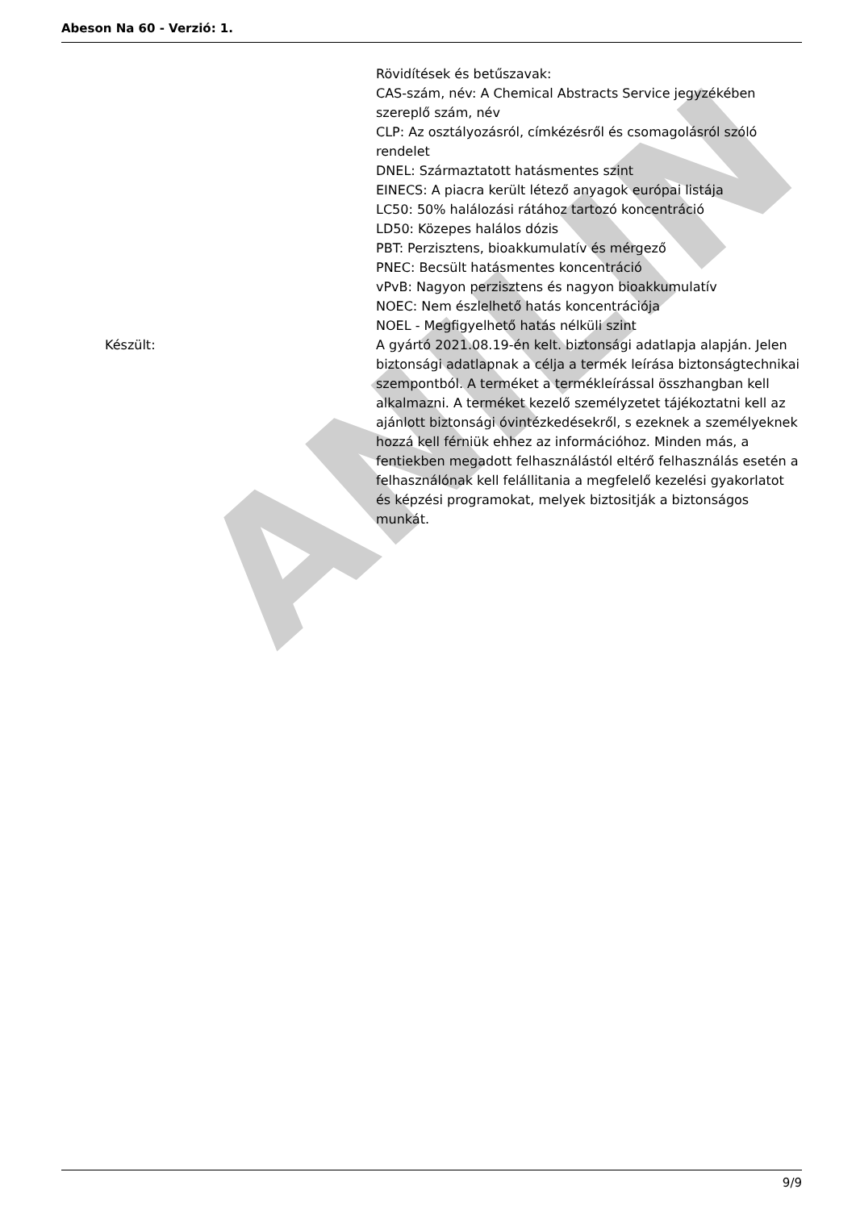ANILIN
Abeson Na 60 - Verzió: 1.
Rövidítések és betűszavak:
CAS-szám, név: A Chemical Abstracts Service jegyzékében szereplő szám, név
CLP: Az osztályozásról, címkézésről és csomagolásról szóló rendelet
DNEL: Származtatott hatásmentes szint
EINECS: A piacra került létező anyagok európai listája
LC50: 50% halálozási rátához tartozó koncentráció
LD50: Közepes halálos dózis
PBT: Perzisztens, bioakkumulatív és mérgező
PNEC: Becsült hatásmentes koncentráció
vPvB: Nagyon perzisztens és nagyon bioakkumulatív
NOEC: Nem észlelhető hatás koncentrációja
NOEL - Megfigyelhető hatás nélküli szint
Készült: A gyártó 2021.08.19-én kelt. biztonsági adatlapja alapján. Jelen biztonsági adatlapnak a célja a termék leírása biztonságtechnikai szempontból. A terméket a termékleírással összhangban kell alkalmazni. A terméket kezelő személyzetet tájékoztatni kell az ajánlott biztonsági óvintézkedésekről, s ezeknek a személyeknek hozzá kell férniük ehhez az információhoz. Minden más, a fentiekben megadott felhasználástól eltérő felhasználás esetén a felhasználónak kell felállitania a megfelelő kezelési gyakorlatot és képzési programokat, melyek biztositják a biztonságos munkát.
9/9